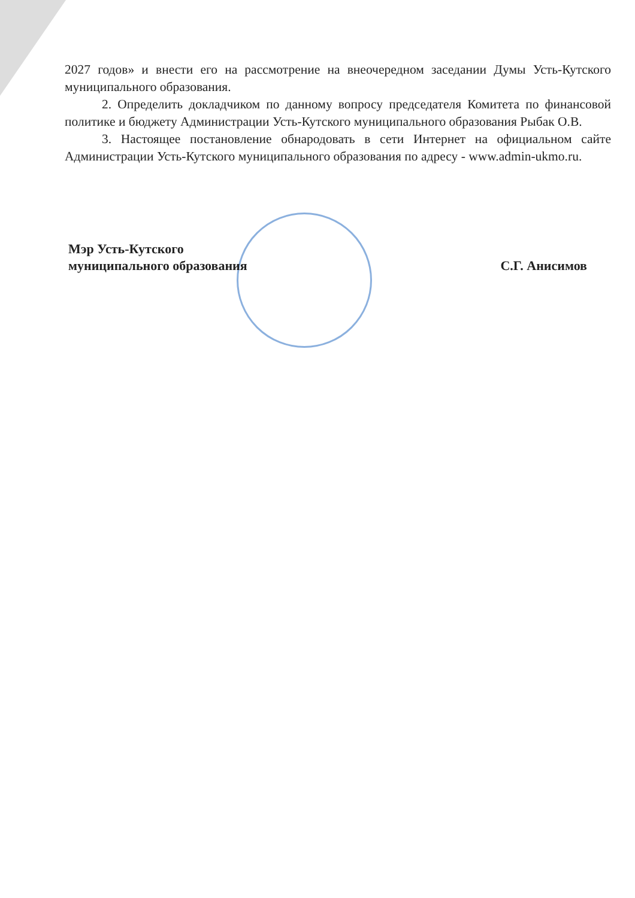2027 годов» и внести его на рассмотрение на внеочередном заседании Думы Усть-Кутского муниципального образования.
2. Определить докладчиком по данному вопросу председателя Комитета по финансовой политике и бюджету Администрации Усть-Кутского муниципального образования Рыбак О.В.
3. Настоящее постановление обнародовать в сети Интернет на официальном сайте Администрации Усть-Кутского муниципального образования по адресу - www.admin-ukmo.ru.
Мэр Усть-Кутского
муниципального образования
С.Г. Анисимов